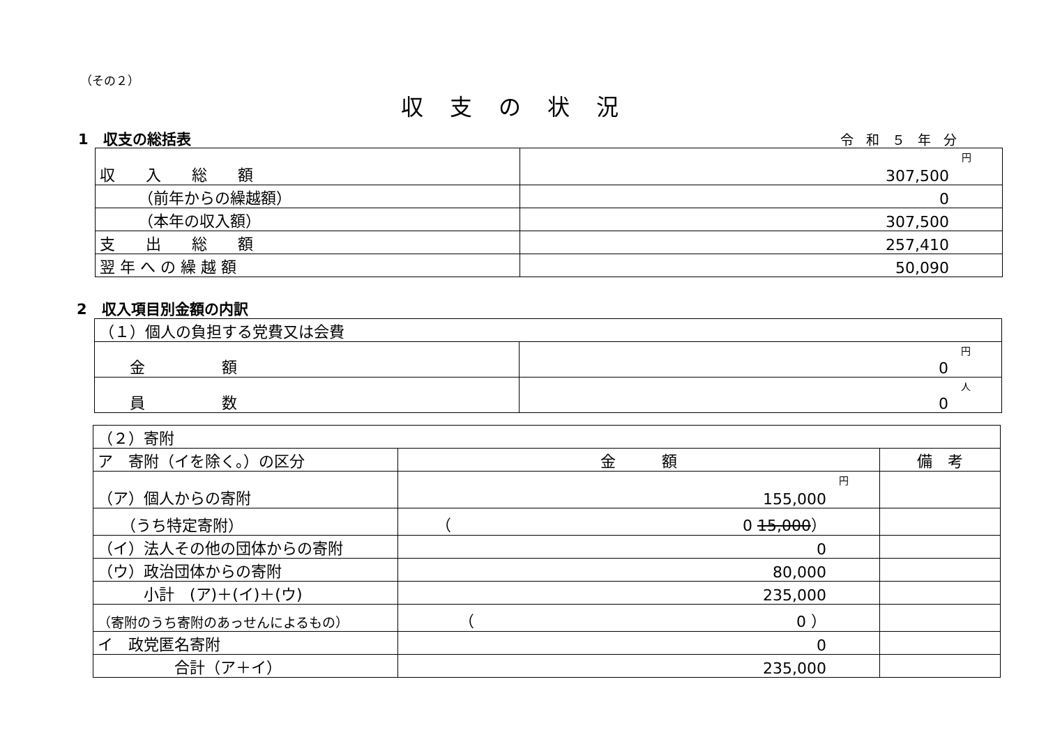（その２）
収支の状況
1　収支の総括表 令和５年分
| 収 入 総 額 | 円 307,500 |
| （前年からの繰越額） | 0 |
| （本年の収入額） | 307,500 |
| 支 出 総 額 | 257,410 |
| 翌 年 へ の 繰 越 額 | 50,090 |
2　収入項目別金額の内訳
| （１）個人の負担する党費又は会費 | |
| 金 額 | 円 0 |
| 員 数 | 人 0 |
| （２）寄附 | | |
| ア 寄附（イを除く。）の区分 | 金 額 | 備 考 |
| （ア）個人からの寄附 | 円 155,000 | |
| （うち特定寄附） | （ 0 15,000 ） | |
| （イ）法人その他の団体からの寄附 | 0 | |
| （ウ）政治団体からの寄附 | 80,000 | |
| 小計 (ア)＋(イ)＋(ウ) | 235,000 | |
| （寄附のうち寄附のあっせんによるもの） | （ 0 ） | |
| イ 政党匿名寄附 | 0 | |
| 合計（ア＋イ） | 235,000 | |